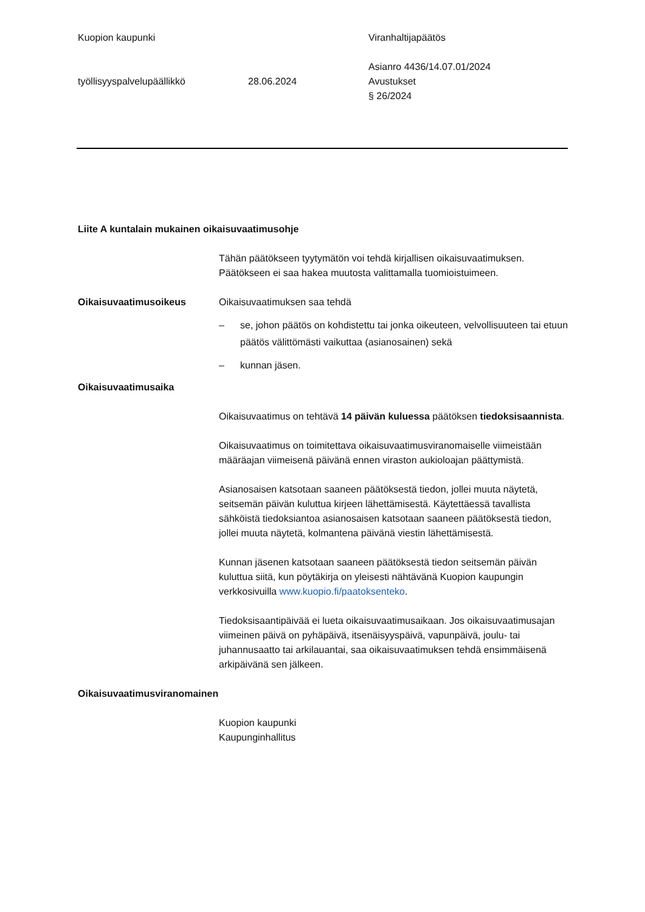Kuopion kaupunki Viranhaltijapäätös
työllisyyspalvelupäällikkö
28.06.2024 Asianro 4436/14.07.01/2024
Avustukset
§ 26/2024
Liite A kuntalain mukainen oikaisuvaatimusohje
Tähän päätökseen tyytymätön voi tehdä kirjallisen oikaisuvaatimuksen. Päätökseen ei saa hakea muutosta valittamalla tuomioistuimeen.
Oikaisuvaatimusoikeus Oikaisuvaatimuksen saa tehdä
– se, johon päätös on kohdistettu tai jonka oikeuteen, velvollisuuteen tai etuun päätös välittömästi vaikuttaa (asianosainen) sekä
– kunnan jäsen.
Oikaisuvaatimusaika
Oikaisuvaatimus on tehtävä 14 päivän kuluessa päätöksen tiedoksisaannista.
Oikaisuvaatimus on toimitettava oikaisuvaatimusviranomaiselle viimeistään määräajan viimeisenä päivänä ennen viraston aukioloajan päättymistä.
Asianosaisen katsotaan saaneen päätöksestä tiedon, jollei muuta näytetä, seitsemän päivän kuluttua kirjeen lähettämisestä. Käytettäessä tavallista sähköistä tiedoksiantoa asianosaisen katsotaan saaneen päätöksestä tiedon, jollei muuta näytetä, kolmantena päivänä viestin lähettämisestä.
Kunnan jäsenen katsotaan saaneen päätöksestä tiedon seitsemän päivän kuluttua siitä, kun pöytäkirja on yleisesti nähtävänä Kuopion kaupungin verkkosivuilla www.kuopio.fi/paatoksenteko.
Tiedoksisaantipäivää ei lueta oikaisuvaatimusaikaan. Jos oikaisuvaatimusajan viimeinen päivä on pyhäpäivä, itsenäisyyspäivä, vapunpäivä, joulu- tai juhannusaatto tai arkilauantai, saa oikaisuvaatimuksen tehdä ensimmäisenä arkipäivänä sen jälkeen.
Oikaisuvaatimusviranomainen
Kuopion kaupunki
Kaupunginhallitus